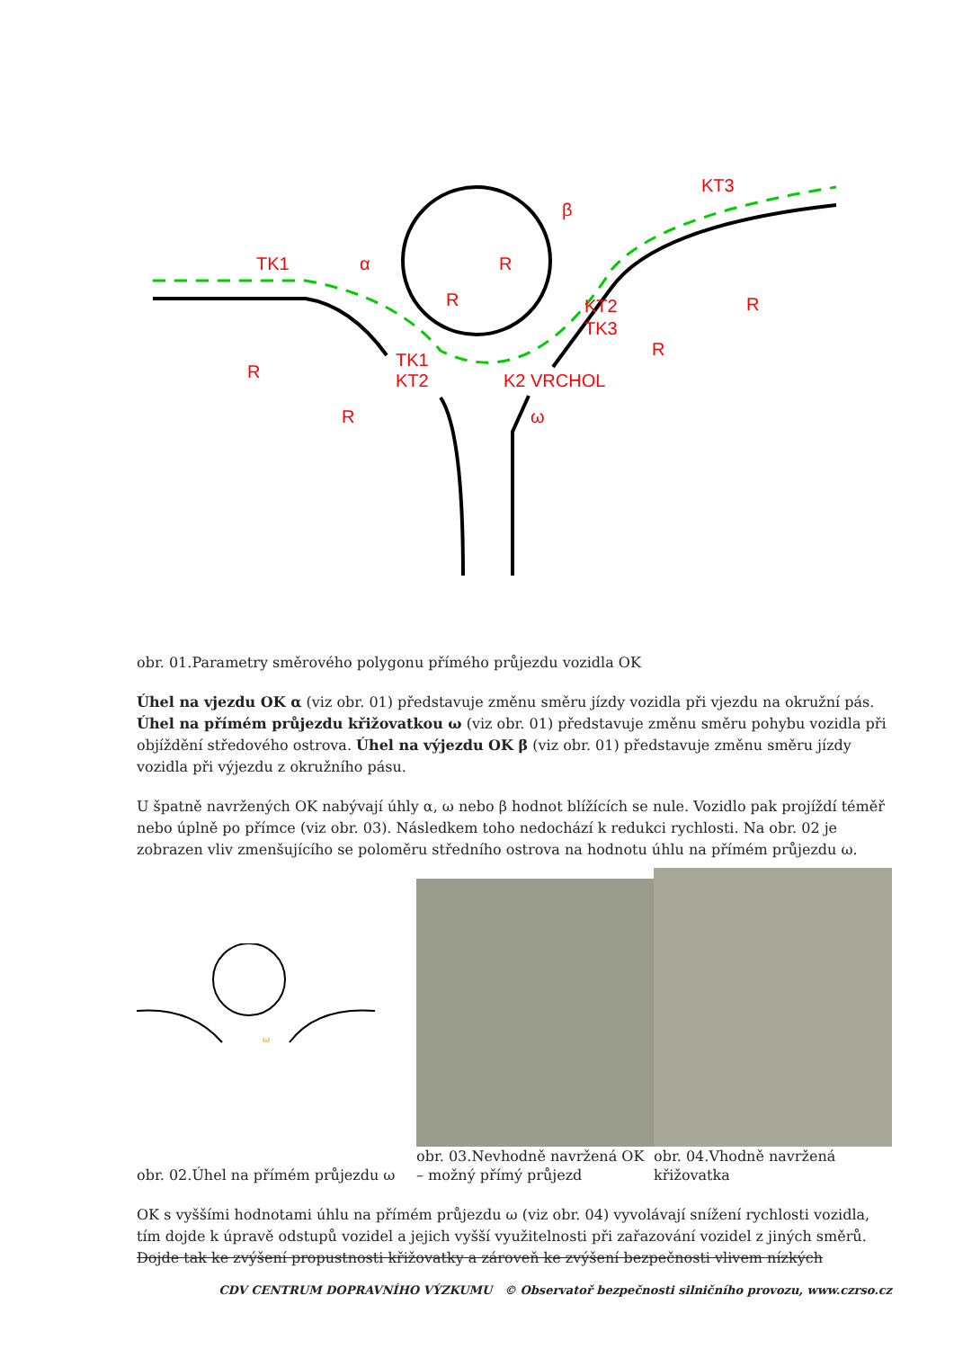TK1
α
β
KT3
KT2
TK3
TK1
KT2
K2 VRCHOL
ω
R
R
R
R
R
R
obr. 01.Parametry směrového polygonu přímého průjezdu vozidla OK
Úhel na vjezdu OK α (viz obr. 01) představuje změnu směru jízdy vozidla při vjezdu na okružní pás. Úhel na přímém průjezdu křižovatkou ω (viz obr. 01) představuje změnu směru pohybu vozidla při objíždění středového ostrova. Úhel na výjezdu OK β (viz obr. 01) představuje změnu směru jízdy vozidla při výjezdu z okružního pásu.
U špatně navržených OK nabývají úhly α, ω nebo β hodnot blížících se nule. Vozidlo pak projíždí téměř nebo úplně po přímce (viz obr. 03). Následkem toho nedochází k redukci rychlosti. Na obr. 02 je zobrazen vliv zmenšujícího se poloměru středního ostrova na hodnotu úhlu na přímém průjezdu ω.
ω
obr. 02.Úhel na přímém průjezdu ω
obr. 03.Nevhodně navržená OK – možný přímý průjezd
obr. 04.Vhodně navržená křižovatka
OK s vyššími hodnotami úhlu na přímém průjezdu ω (viz obr. 04) vyvolávají snížení rychlosti vozidla, tím dojde k úpravě odstupů vozidel a jejich vyšší využitelnosti při zařazování vozidel z jiných směrů. Dojde tak ke zvýšení propustnosti křižovatky a zároveň ke zvýšení bezpečnosti vlivem nízkých
CDV CENTRUM DOPRAVNÍHO VÝZKUMU © Observatoř bezpečnosti silničního provozu, www.czrso.cz